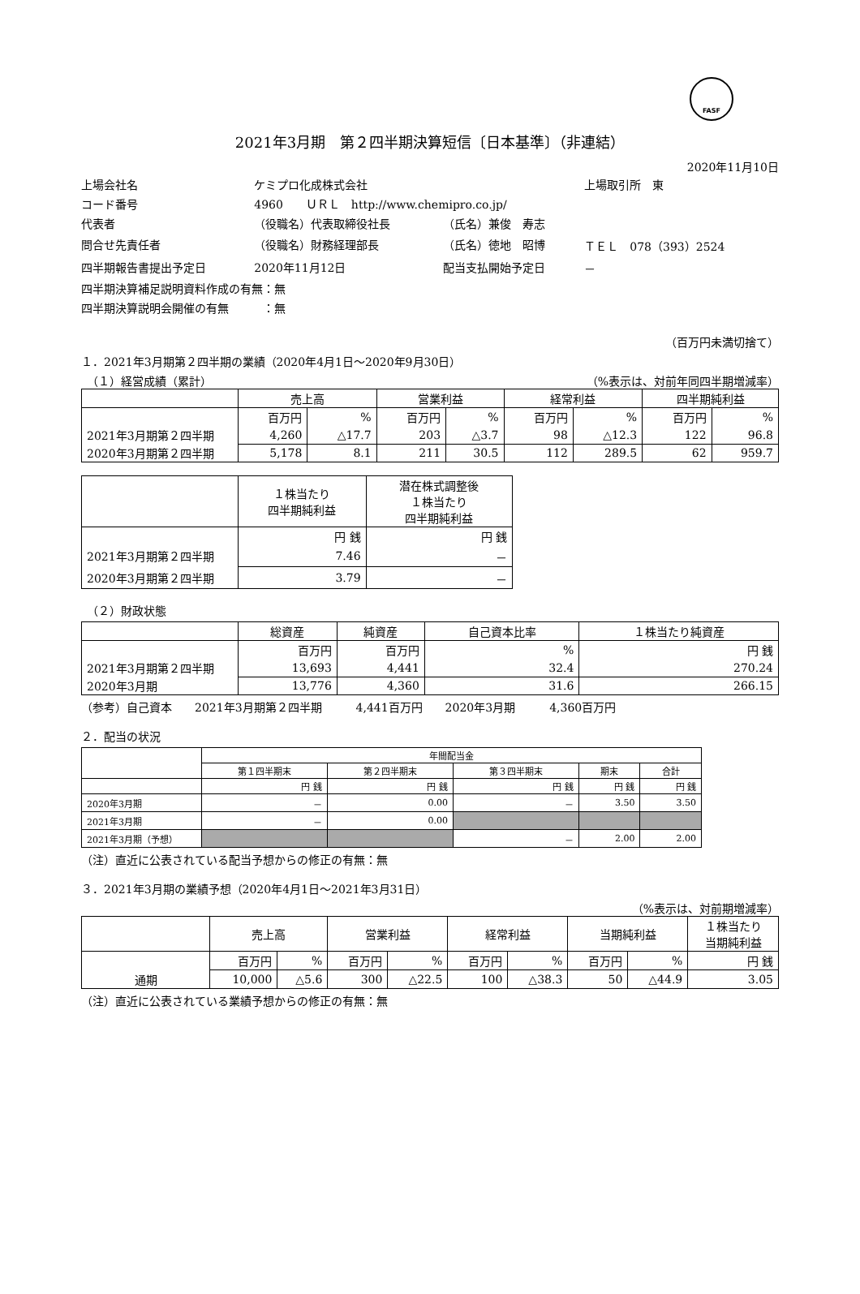FASF
2021年3月期　第２四半期決算短信〔日本基準〕（非連結）
2020年11月10日
| 上場会社名 | ケミプロ化成株式会社 | | | 上場取引所 東 |
| コード番号 | 4960 ＵＲＬ http://www.chemipro.co.jp/ | | | |
| 代表者 | （役職名）代表取締役社長 | （氏名）兼俊 寿志 | | |
| 問合せ先責任者 | （役職名）財務経理部長 | （氏名）徳地 昭博 | ＴＥＬ 078（393）2524 | |
| 四半期報告書提出予定日 | 2020年11月12日 | 配当支払開始予定日 | － | |
| 四半期決算補足説明資料作成の有無：無 | | | | |
| 四半期決算説明会開催の有無 ：無 | | | | |
（百万円未満切捨て）
１．2021年3月期第２四半期の業績（2020年4月1日～2020年9月30日）
　（１）経営成績（累計） （%表示は、対前年同四半期増減率）
| | 売上高 | | 営業利益 | | 経常利益 | | 四半期純利益 | |
| --- | --- | --- | --- | --- | --- | --- | --- | --- |
| | 百万円 | % | 百万円 | % | 百万円 | % | 百万円 | % |
| 2021年3月期第２四半期 | 4,260 | △17.7 | 203 | △3.7 | 98 | △12.3 | 122 | 96.8 |
| 2020年3月期第２四半期 | 5,178 | 8.1 | 211 | 30.5 | 112 | 289.5 | 62 | 959.7 |
| | １株当たり 四半期純利益 | 潜在株式調整後 １株当たり 四半期純利益 |
| --- | --- | --- |
| | 円 銭 | 円 銭 |
| 2021年3月期第２四半期 | 7.46 | － |
| 2020年3月期第２四半期 | 3.79 | － |
　（２）財政状態
| | 総資産 | 純資産 | 自己資本比率 | １株当たり純資産 |
| --- | --- | --- | --- | --- |
| | 百万円 | 百万円 | % | 円 銭 |
| 2021年3月期第２四半期 | 13,693 | 4,441 | 32.4 | 270.24 |
| 2020年3月期 | 13,776 | 4,360 | 31.6 | 266.15 |
（参考）自己資本　　2021年3月期第２四半期　　　4,441百万円　　2020年3月期　　　4,360百万円
２．配当の状況
| | 年間配当金 | | | | |
| --- | --- | --- | --- | --- | --- |
| | 第１四半期末 | 第２四半期末 | 第３四半期末 | 期末 | 合計 |
| | 円 銭 | 円 銭 | 円 銭 | 円 銭 | 円 銭 |
| 2020年3月期 | － | 0.00 | － | 3.50 | 3.50 |
| 2021年3月期 | － | 0.00 | | | |
| 2021年3月期（予想） | | | － | 2.00 | 2.00 |
（注）直近に公表されている配当予想からの修正の有無：無
３．2021年3月期の業績予想（2020年4月1日～2021年3月31日）
（%表示は、対前期増減率）
| | 売上高 | | 営業利益 | | 経常利益 | | 当期純利益 | | １株当たり 当期純利益 |
| --- | --- | --- | --- | --- | --- | --- | --- | --- | --- |
| | 百万円 | % | 百万円 | % | 百万円 | % | 百万円 | % | 円 銭 |
| 通期 | 10,000 | △5.6 | 300 | △22.5 | 100 | △38.3 | 50 | △44.9 | 3.05 |
（注）直近に公表されている業績予想からの修正の有無：無